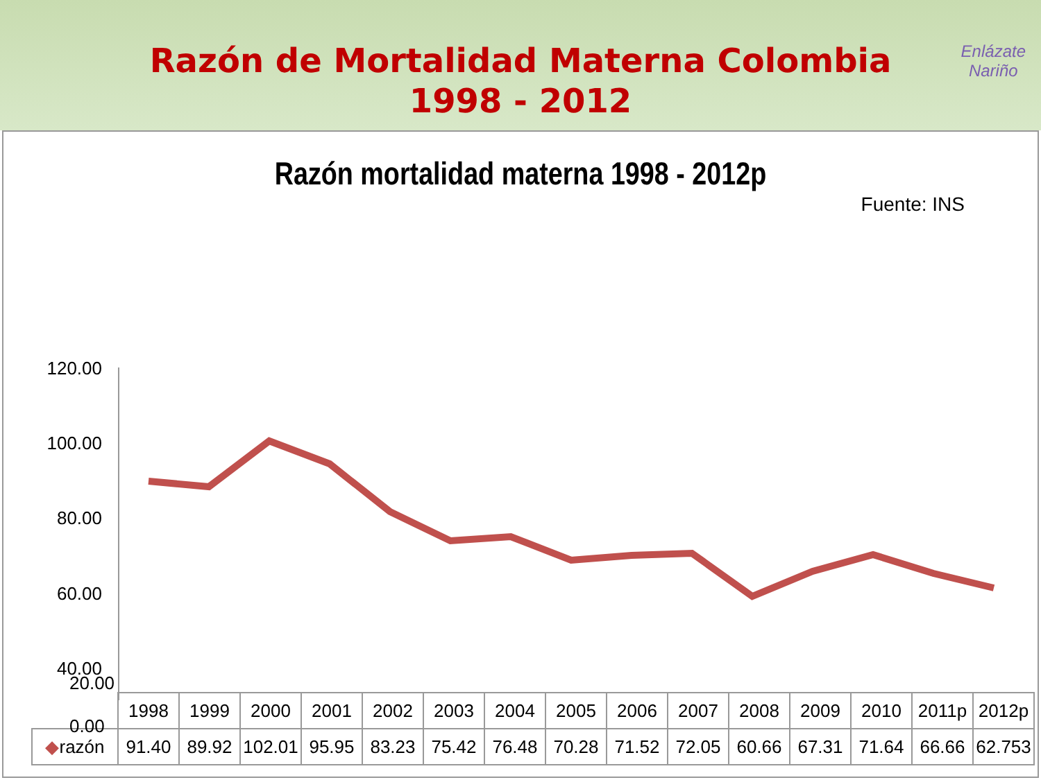Razón de Mortalidad Materna Colombia
1998 - 2012
Enlázate
Nariño
Razón mortalidad materna 1998 - 2012p
Fuente: INS
120.00
100.00
80.00
60.00
40.00
| | 1998 | 1999 | 2000 | 2001 | 2002 | 2003 | 2004 | 2005 | 2006 | 2007 | 2008 | 2009 | 2010 | 2011p | 2012p |
| ◆ razón | 91.40 | 89.92 | 102.01 | 95.95 | 83.23 | 75.42 | 76.48 | 70.28 | 71.52 | 72.05 | 60.66 | 67.31 | 71.64 | 66.66 | 62.753 |
20.00
0.00